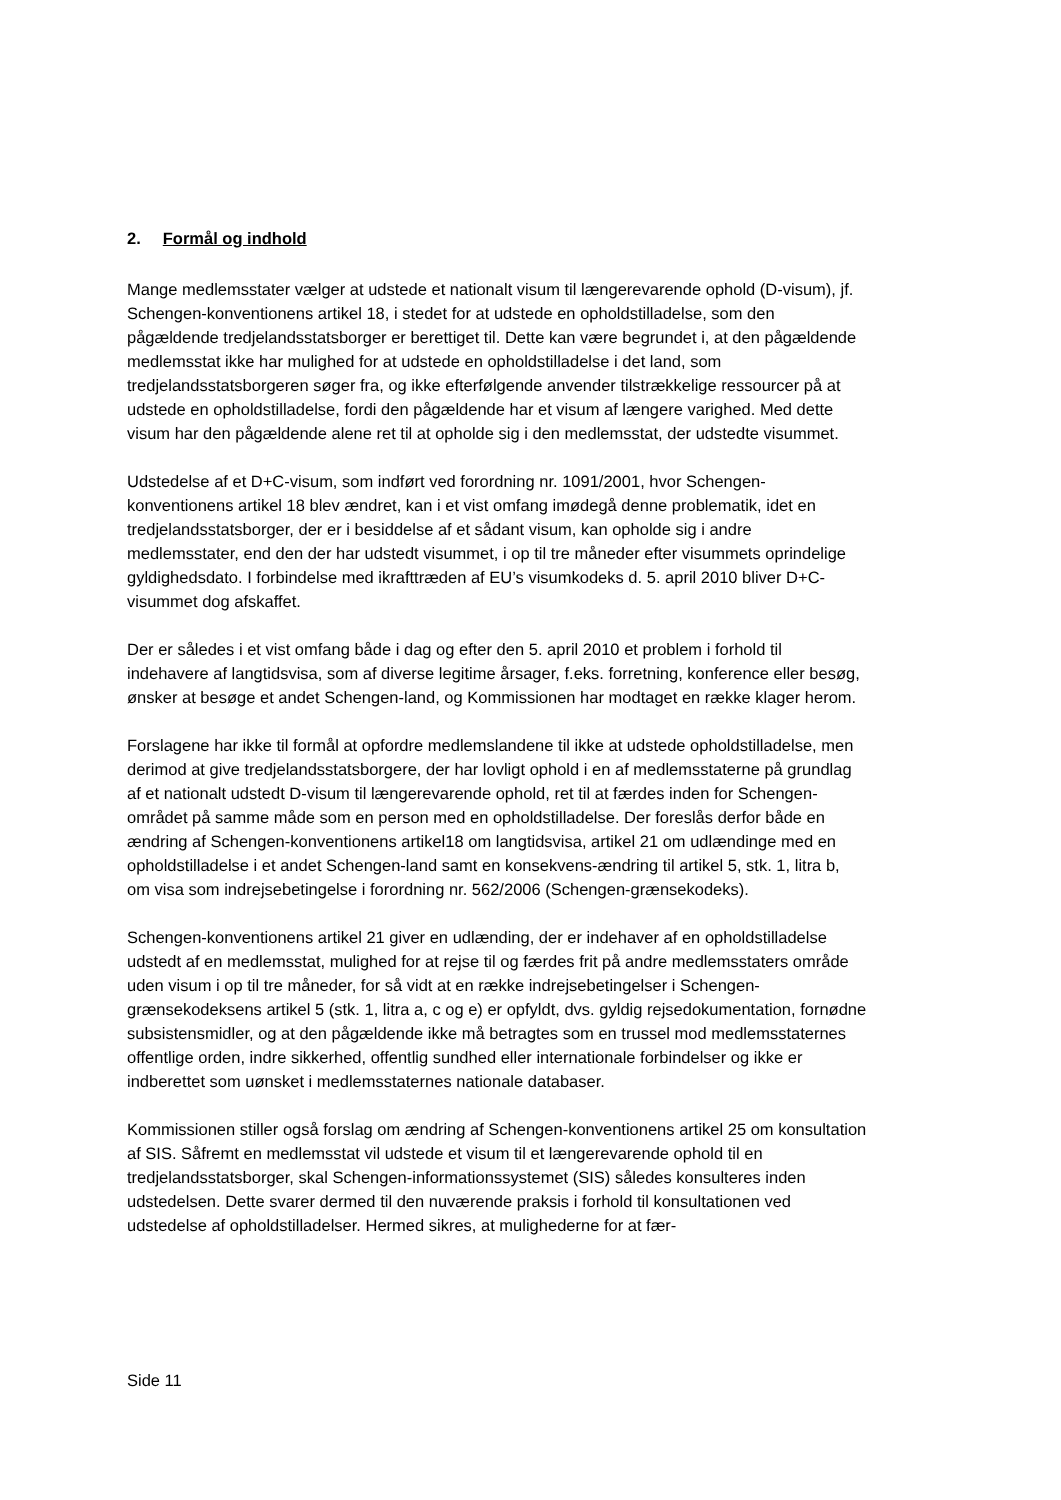2. Formål og indhold
Mange medlemsstater vælger at udstede et nationalt visum til længerevarende ophold (D-visum), jf. Schengen-konventionens artikel 18, i stedet for at udstede en opholdstilladelse, som den pågældende tredjelandsstatsborger er berettiget til. Dette kan være begrundet i, at den pågældende medlemsstat ikke har mulighed for at udstede en opholdstilladelse i det land, som tredjelandsstatsborgeren søger fra, og ikke efterfølgende anvender tilstrækkelige ressourcer på at udstede en opholdstilladelse, fordi den pågældende har et visum af længere varighed. Med dette visum har den pågældende alene ret til at opholde sig i den medlemsstat, der udstedte visummet.
Udstedelse af et D+C-visum, som indført ved forordning nr. 1091/2001, hvor Schengen-konventionens artikel 18 blev ændret, kan i et vist omfang imødegå denne problematik, idet en tredjelandsstatsborger, der er i besiddelse af et sådant visum, kan opholde sig i andre medlemsstater, end den der har udstedt visummet, i op til tre måneder efter visummets oprindelige gyldighedsdato. I forbindelse med ikrafttræden af EU’s visumkodeks d. 5. april 2010 bliver D+C-visummet dog afskaffet.
Der er således i et vist omfang både i dag og efter den 5. april 2010 et problem i forhold til indehavere af langtidsvisa, som af diverse legitime årsager, f.eks. forretning, konference eller besøg, ønsker at besøge et andet Schengen-land, og Kommissionen har modtaget en række klager herom.
Forslagene har ikke til formål at opfordre medlemslandene til ikke at udstede opholdstilladelse, men derimod at give tredjelandsstatsborgere, der har lovligt ophold i en af medlemsstaterne på grundlag af et nationalt udstedt D-visum til længerevarende ophold, ret til at færdes inden for Schengen-området på samme måde som en person med en opholdstilladelse. Der foreslås derfor både en ændring af Schengen-konventionens artikel18 om langtidsvisa, artikel 21 om udlændinge med en opholdstilladelse i et andet Schengen-land samt en konsekvens-ændring til artikel 5, stk. 1, litra b, om visa som indrejsebetingelse i forordning nr. 562/2006 (Schengen-grænsekodeks).
Schengen-konventionens artikel 21 giver en udlænding, der er indehaver af en opholdstilladelse udstedt af en medlemsstat, mulighed for at rejse til og færdes frit på andre medlemsstaters område uden visum i op til tre måneder, for så vidt at en række indrejsebetingelser i Schengen-grænsekodeksens artikel 5 (stk. 1, litra a, c og e) er opfyldt, dvs. gyldig rejsedokumentation, fornødne subsistensmidler, og at den pågældende ikke må betragtes som en trussel mod medlemsstaternes offentlige orden, indre sikkerhed, offentlig sundhed eller internationale forbindelser og ikke er indberettet som uønsket i medlemsstaternes nationale databaser.
Kommissionen stiller også forslag om ændring af Schengen-konventionens artikel 25 om konsultation af SIS. Såfremt en medlemsstat vil udstede et visum til et længerevarende ophold til en tredjelandsstatsborger, skal Schengen-informationssystemet (SIS) således konsulteres inden udstedelsen. Dette svarer dermed til den nuværende praksis i forhold til konsultationen ved udstedelse af opholdstilladelser. Hermed sikres, at mulighederne for at fær-
Side 11